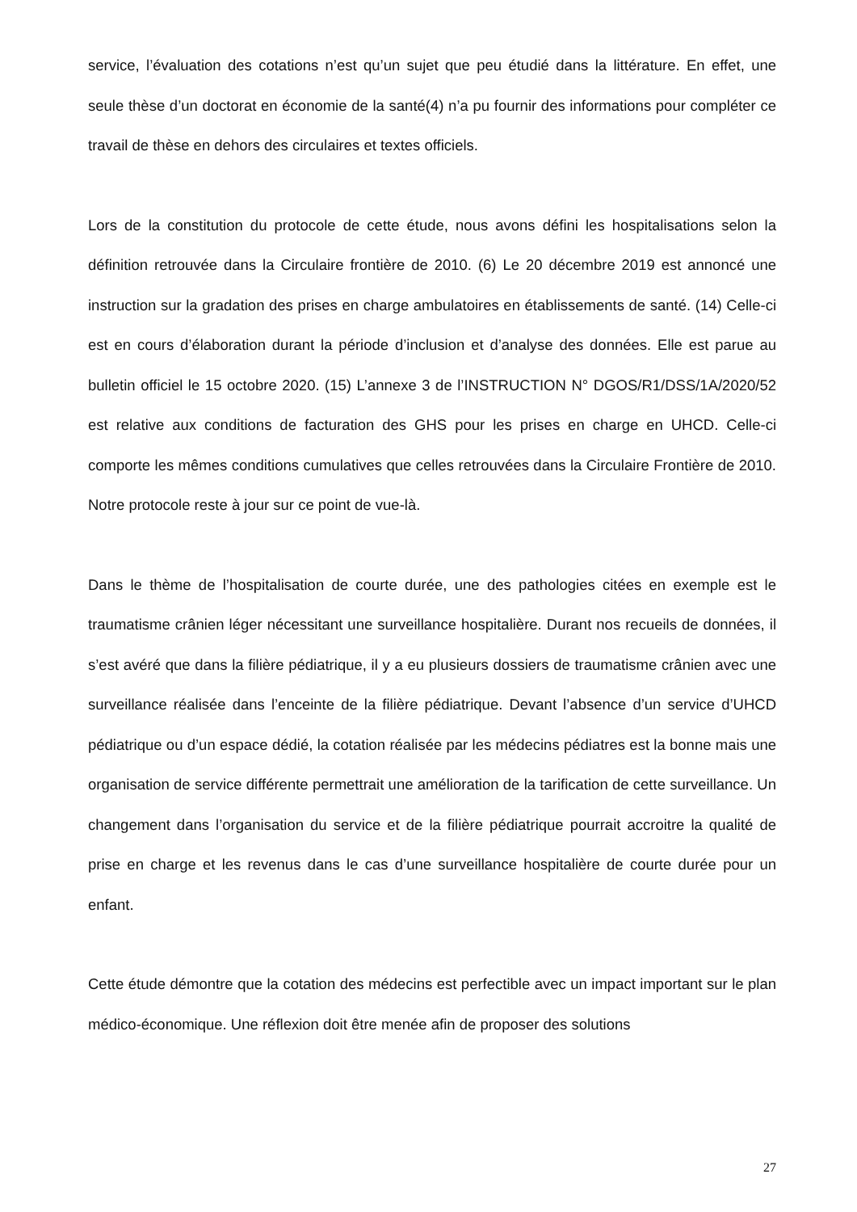service, l’évaluation des cotations n’est qu’un sujet que peu étudié dans la littérature. En effet, une seule thèse d’un doctorat en économie de la santé(4) n’a pu fournir des informations pour compléter ce travail de thèse en dehors des circulaires et textes officiels.
Lors de la constitution du protocole de cette étude, nous avons défini les hospitalisations selon la définition retrouvée dans la Circulaire frontière de 2010. (6) Le 20 décembre 2019 est annoncé une instruction sur la gradation des prises en charge ambulatoires en établissements de santé. (14) Celle-ci est en cours d’élaboration durant la période d’inclusion et d’analyse des données. Elle est parue au bulletin officiel le 15 octobre 2020. (15) L’annexe 3 de l’INSTRUCTION N° DGOS/R1/DSS/1A/2020/52 est relative aux conditions de facturation des GHS pour les prises en charge en UHCD. Celle-ci comporte les mêmes conditions cumulatives que celles retrouvées dans la Circulaire Frontière de 2010. Notre protocole reste à jour sur ce point de vue-là.
Dans le thème de l’hospitalisation de courte durée, une des pathologies citées en exemple est le traumatisme crânien léger nécessitant une surveillance hospitalière. Durant nos recueils de données, il s’est avéré que dans la filière pédiatrique, il y a eu plusieurs dossiers de traumatisme crânien avec une surveillance réalisée dans l’enceinte de la filière pédiatrique. Devant l’absence d’un service d’UHCD pédiatrique ou d’un espace dédié, la cotation réalisée par les médecins pédiatres est la bonne mais une organisation de service différente permettrait une amélioration de la tarification de cette surveillance. Un changement dans l’organisation du service et de la filière pédiatrique pourrait accroitre la qualité de prise en charge et les revenus dans le cas d’une surveillance hospitalière de courte durée pour un enfant.
Cette étude démontre que la cotation des médecins est perfectible avec un impact important sur le plan médico-économique. Une réflexion doit être menée afin de proposer des solutions
27